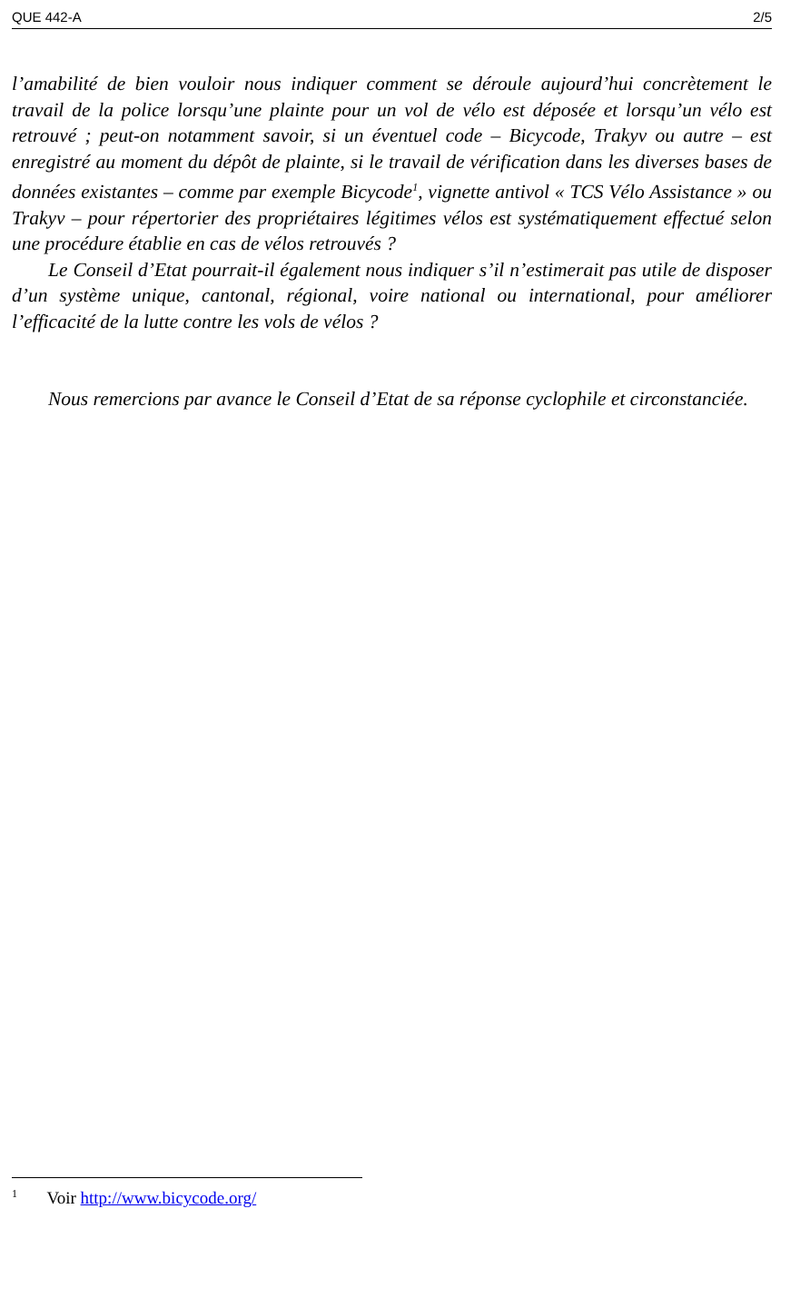QUE 442-A 2/5
l’amabilité de bien vouloir nous indiquer comment se déroule aujourd’hui concrètement le travail de la police lorsqu’une plainte pour un vol de vélo est déposée et lorsqu’un vélo est retrouvé ; peut-on notamment savoir, si un éventuel code – Bicycode, Trakyv ou autre – est enregistré au moment du dépôt de plainte, si le travail de vérification dans les diverses bases de données existantes – comme par exemple Bicycode<sup>1</sup>, vignette antivol « TCS Vélo Assistance » ou Trakyv – pour répertorier des propriétaires légitimes vélos est systématiquement effectué selon une procédure établie en cas de vélos retrouvés ?
Le Conseil d’Etat pourrait-il également nous indiquer s’il n’estimerait pas utile de disposer d’un système unique, cantonal, régional, voire national ou international, pour améliorer l’efficacité de la lutte contre les vols de vélos ?
Nous remercions par avance le Conseil d’Etat de sa réponse cyclophile et circonstanciée.
<sup>1</sup> Voir http://www.bicycode.org/